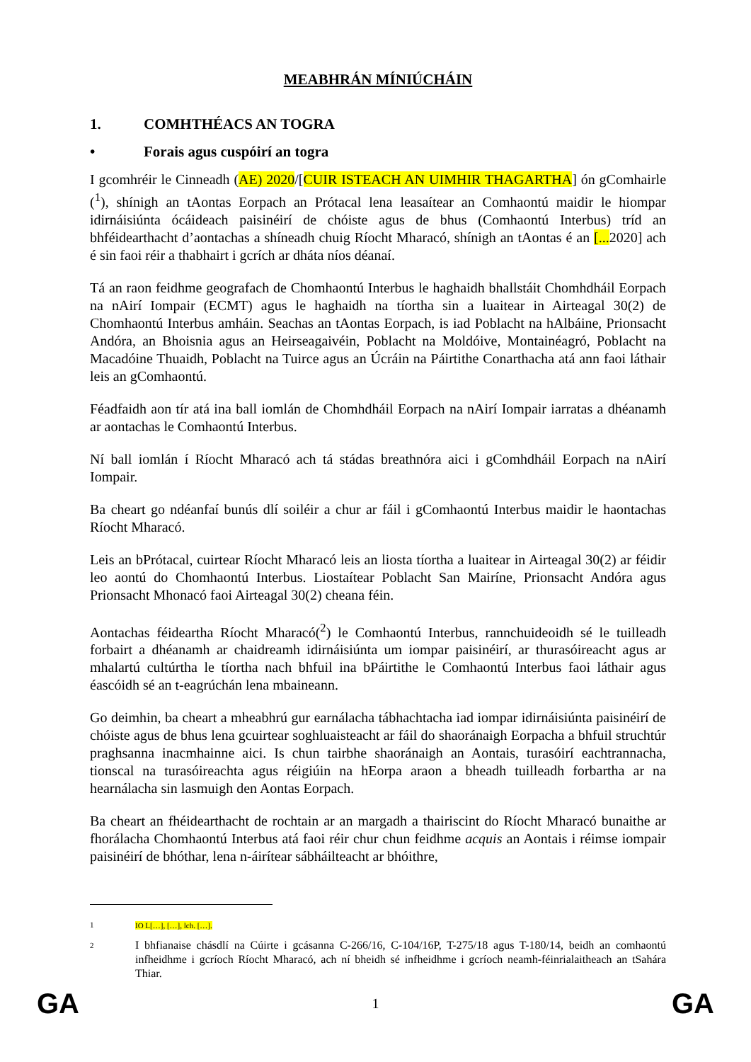MEABHRÁN MÍNIÚCHÁIN
1. COMHTHÉACS AN TOGRA
• Forais agus cuspóirí an togra
I gcomhréir le Cinneadh (AE) 2020/[CUIR ISTEACH AN UIMHIR THAGARTHA] ón gComhairle (<sup>1</sup>), shínigh an tAontas Eorpach an Prótacal lena leasaítear an Comhaontú maidir le hiompar idirnáisiúnta ócáideach paisinéirí de chóiste agus de bhus (Comhaontú Interbus) tríd an bhféidearthacht d’aontachas a shíneadh chuig Ríocht Mharacó, shínigh an tAontas é an [... 2020] ach é sin faoi réir a thabhairt i gcrích ar dháta níos déanaí.
Tá an raon feidhme geografach de Chomhaontú Interbus le haghaidh bhallstáit Chomhdháil Eorpach na nAirí Iompair (ECMT) agus le haghaidh na tíortha sin a luaitear in Airteagal 30(2) de Chomhaontú Interbus amháin. Seachas an tAontas Eorpach, is iad Poblacht na hAlbáine, Prionsacht Andóra, an Bhoisnia agus an Heirseagaivéin, Poblacht na Moldóive, Montainéagró, Poblacht na Macadóine Thuaidh, Poblacht na Tuirce agus an Úcráin na Páirtithe Conarthacha atá ann faoi láthair leis an gComhaontú.
Féadfaidh aon tír atá ina ball iomlán de Chomhdháil Eorpach na nAirí Iompair iarratas a dhéanamh ar aontachas le Comhaontú Interbus.
Ní ball iomlán í Ríocht Mharacó ach tá stádas breathnóra aici i gComhdháil Eorpach na nAirí Iompair.
Ba cheart go ndéanfaí bunús dlí soiléir a chur ar fáil i gComhaontú Interbus maidir le haontachas Ríocht Mharacó.
Leis an bPrótacal, cuirtear Ríocht Mharacó leis an liosta tíortha a luaitear in Airteagal 30(2) ar féidir leo aontú do Chomhaontú Interbus. Liostaítear Poblacht San Mairíne, Prionsacht Andóra agus Prionsacht Mhonacó faoi Airteagal 30(2) cheana féin.
Aontachas féideartha Ríocht Mharacó(<sup>2</sup>) le Comhaontú Interbus, rannchuideoidh sé le tuilleadh forbairt a dhéanamh ar chaidreamh idirnáisiúnta um iompar paisinéirí, ar thurasóireacht agus ar mhalartú cultúrtha le tíortha nach bhfuil ina bPáirtithe le Comhaontú Interbus faoi láthair agus éascóidh sé an t-eagrúchán lena mbaineann.
Go deimhin, ba cheart a mheabhrú gur earnálacha tábhachtacha iad iompar idirnáisiúnta paisinéirí de chóiste agus de bhus lena gcuirtear soghluaisteacht ar fáil do shaoránaigh Eorpacha a bhfuil struchtúr praghsanna inacmhainne aici. Is chun tairbhe shaoránaigh an Aontais, turasóirí eachtrannacha, tionscal na turasóireachta agus réigiúin na hEorpa araon a bheadh tuilleadh forbartha ar na hearnálacha sin lasmuigh den Aontas Eorpach.
Ba cheart an fhéidearthacht de rochtain ar an margadh a thairiscint do Ríocht Mharacó bunaithe ar fhorálacha Chomhaontú Interbus atá faoi réir chur chun feidhme acquis an Aontais i réimse iompair paisinéirí de bhóthar, lena n-áirítear sábháilteacht ar bhóithre,
1 IO L[…], […], lch. […].
2
I bhfianaise chásdlí na Cúirte i gcásanna C-266/16, C-104/16P, T-275/18 agus T-180/14, beidh an comhaontú infheidhme i gcríoch Ríocht Mharacó, ach ní bheidh sé infheidhme i gcríoch neamh-féinrialaitheach an tSahára Thiar.
GA 1 GA